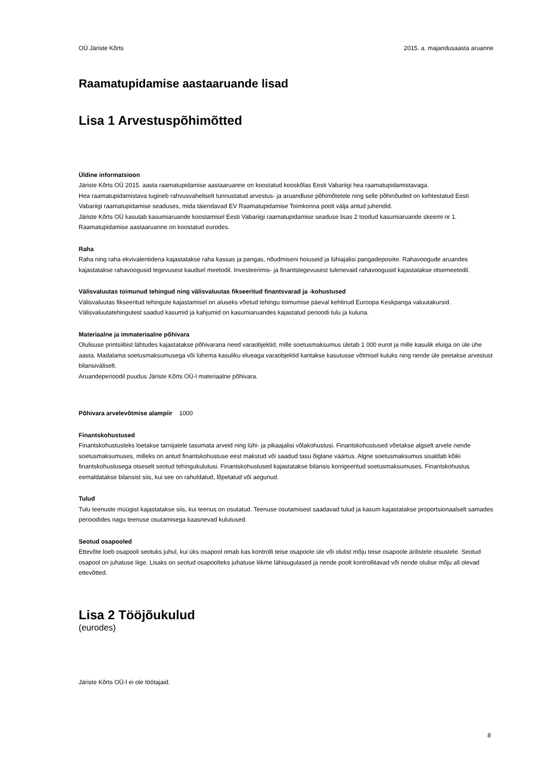OÜ Järiste Kõrts 2015. a. majandusaasta aruanne
Raamatupidamise aastaaruande lisad
Lisa 1 Arvestuspõhimõtted
Üldine informatsioon
Järiste Kõrts OÜ 2015. aasta raamatupidamise aastaaruanne on koostatud kooskõlas Eesti Vabariigi hea raamatupidamistavaga.
Hea raamatupidamistava tugineb rahvusvaheliselt tunnustatud arvestus- ja aruandluse põhimõtetele ning selle põhinõuded on kehtestatud Eesti Vabariigi raamatupidamise seaduses, mida täiendavad EV Raamatupidamise Toimkonna poolt välja antud juhendid.
Järiste Kõrts OÜ kasutab kasumiaruande koostamisel Eesti Vabariigi raamatupidamise seaduse lisas 2 toodud kasumiaruande skeemi nr 1.
Raamatupidamise aastaaruanne on koostatud eurodes.
Raha
Raha ning raha ekvivalentidena kajastatakse raha kassas ja pangas, nõudmiseni hoiuseid ja lühiajalisi pangadeposiite. Rahavoogude aruandes kajastatakse rahavoogusid tegevusest kaudsel meetodil. Investeerimis- ja finantstegevusest tulenevaid rahavoogusid kajastatakse otsemeetodil.
Välisvaluutas toimunud tehingud ning välisvaluutas fikseeritud finantsvarad ja -kohustused
Välisvaluutas fikseeritud tehingute kajastamisel on aluseks võetud tehingu toimumise päeval kehtinud Euroopa Keskpanga valuutakursid.
Välisvaluutatehingutest saadud kasumid ja kahjumid on kasumiaruandes kajastatud perioodi tulu ja kuluna.
Materiaalne ja immateriaalne põhivara
Olulisuse printsiibist lähtudes kajastatakse põhivarana need varaobjektid, mille soetusmaksumus ületab 1 000 eurot ja mille kasulik eluiga on üle ühe aasta. Madalama soetusmaksumusega või lühema kasuliku elueaga varaobjektid kantakse kasutusse võtmisel kuluks ning nende üle peetakse arvestust bilansiväliselt.
Aruandeperioodil puudus Järiste Kõrts OÜ-l materiaalne põhivara.
Põhivara arvelevõtmise alampiir 1000
Finantskohustused
Finantskohustusteks loetakse tarnijatele tasumata arveid ning lühi- ja pikaajalisi võlakohustusi. Finantskohustused võetakse algselt arvele nende soetusmaksumuses, milleks on antud finantskohustuse eest makstud või saadud tasu õiglane väärtus. Algne soetusmaksumus sisaldab kõiki finantskohustusega otseselt seotud tehingukulutusi. Finantskohustused kajastatakse bilansis korrigeeritud soetusmaksumuses. Finantskohustus eemaldatakse bilansist siis, kui see on rahuldatud, lõpetatud või aegunud.
Tulud
Tulu teenuste müügist kajastatakse siis, kui teenus on osutatud. Teenuse osutamisest saadavad tulud ja kasum kajastatakse proportsionaalselt samades perioodides nagu teenuse osutamisega kaasnevad kulutused.
Seotud osapooled
Ettevõte loeb osapooli seotuks juhul, kui üks osapool omab kas kontrolli teise osapoole üle või olulist mõju teise osapoole ärilistele otsustele. Seotud osapool on juhatuse liige. Lisaks on seotud osapoolteks juhatuse liikme lähisugulased ja nende poolt kontrollitavad või nende olulise mõju all olevad ettevõtted.
Lisa 2 Tööjõukulud
(eurodes)
Järiste Kõrts OÜ-l ei ole töötajaid.
8